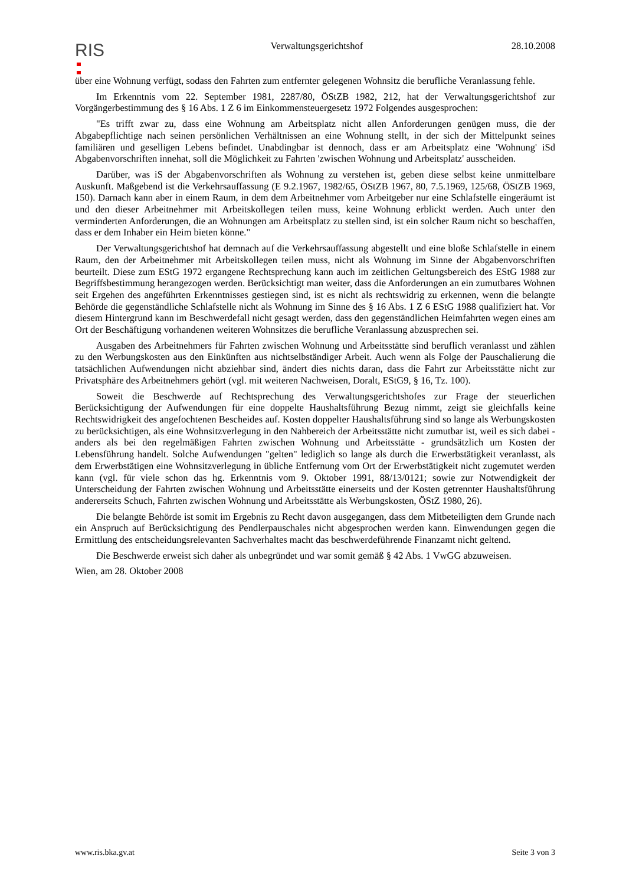RIS
Verwaltungsgerichtshof 28.10.2008
über eine Wohnung verfügt, sodass den Fahrten zum entfernter gelegenen Wohnsitz die berufliche Veranlassung fehle.
Im Erkenntnis vom 22. September 1981, 2287/80, ÖStZB 1982, 212, hat der Verwaltungsgerichtshof zur Vorgängerbestimmung des § 16 Abs. 1 Z 6 im Einkommensteuergesetz 1972 Folgendes ausgesprochen:
"Es trifft zwar zu, dass eine Wohnung am Arbeitsplatz nicht allen Anforderungen genügen muss, die der Abgabepflichtige nach seinen persönlichen Verhältnissen an eine Wohnung stellt, in der sich der Mittelpunkt seines familiären und geselligen Lebens befindet. Unabdingbar ist dennoch, dass er am Arbeitsplatz eine 'Wohnung' iSd Abgabenvorschriften innehat, soll die Möglichkeit zu Fahrten 'zwischen Wohnung und Arbeitsplatz' ausscheiden.
Darüber, was iS der Abgabenvorschriften als Wohnung zu verstehen ist, geben diese selbst keine unmittelbare Auskunft. Maßgebend ist die Verkehrsauffassung (E 9.2.1967, 1982/65, ÖStZB 1967, 80, 7.5.1969, 125/68, ÖStZB 1969, 150). Darnach kann aber in einem Raum, in dem dem Arbeitnehmer vom Arbeitgeber nur eine Schlafstelle eingeräumt ist und den dieser Arbeitnehmer mit Arbeitskollegen teilen muss, keine Wohnung erblickt werden. Auch unter den verminderten Anforderungen, die an Wohnungen am Arbeitsplatz zu stellen sind, ist ein solcher Raum nicht so beschaffen, dass er dem Inhaber ein Heim bieten könne."
Der Verwaltungsgerichtshof hat demnach auf die Verkehrsauffassung abgestellt und eine bloße Schlafstelle in einem Raum, den der Arbeitnehmer mit Arbeitskollegen teilen muss, nicht als Wohnung im Sinne der Abgabenvorschriften beurteilt. Diese zum EStG 1972 ergangene Rechtsprechung kann auch im zeitlichen Geltungsbereich des EStG 1988 zur Begriffsbestimmung herangezogen werden. Berücksichtigt man weiter, dass die Anforderungen an ein zumutbares Wohnen seit Ergehen des angeführten Erkenntnisses gestiegen sind, ist es nicht als rechtswidrig zu erkennen, wenn die belangte Behörde die gegenständliche Schlafstelle nicht als Wohnung im Sinne des § 16 Abs. 1 Z 6 EStG 1988 qualifiziert hat. Vor diesem Hintergrund kann im Beschwerdefall nicht gesagt werden, dass den gegenständlichen Heimfahrten wegen eines am Ort der Beschäftigung vorhandenen weiteren Wohnsitzes die berufliche Veranlassung abzusprechen sei.
Ausgaben des Arbeitnehmers für Fahrten zwischen Wohnung und Arbeitsstätte sind beruflich veranlasst und zählen zu den Werbungskosten aus den Einkünften aus nichtselbständiger Arbeit. Auch wenn als Folge der Pauschalierung die tatsächlichen Aufwendungen nicht abziehbar sind, ändert dies nichts daran, dass die Fahrt zur Arbeitsstätte nicht zur Privatsphäre des Arbeitnehmers gehört (vgl. mit weiteren Nachweisen, Doralt, EStG9, § 16, Tz. 100).
Soweit die Beschwerde auf Rechtsprechung des Verwaltungsgerichtshofes zur Frage der steuerlichen Berücksichtigung der Aufwendungen für eine doppelte Haushaltsführung Bezug nimmt, zeigt sie gleichfalls keine Rechtswidrigkeit des angefochtenen Bescheides auf. Kosten doppelter Haushaltsführung sind so lange als Werbungskosten zu berücksichtigen, als eine Wohnsitzverlegung in den Nahbereich der Arbeitsstätte nicht zumutbar ist, weil es sich dabei - anders als bei den regelmäßigen Fahrten zwischen Wohnung und Arbeitsstätte - grundsätzlich um Kosten der Lebensführung handelt. Solche Aufwendungen "gelten" lediglich so lange als durch die Erwerbstätigkeit veranlasst, als dem Erwerbstätigen eine Wohnsitzverlegung in übliche Entfernung vom Ort der Erwerbstätigkeit nicht zugemutet werden kann (vgl. für viele schon das hg. Erkenntnis vom 9. Oktober 1991, 88/13/0121; sowie zur Notwendigkeit der Unterscheidung der Fahrten zwischen Wohnung und Arbeitsstätte einerseits und der Kosten getrennter Haushaltsführung andererseits Schuch, Fahrten zwischen Wohnung und Arbeitsstätte als Werbungskosten, ÖStZ 1980, 26).
Die belangte Behörde ist somit im Ergebnis zu Recht davon ausgegangen, dass dem Mitbeteiligten dem Grunde nach ein Anspruch auf Berücksichtigung des Pendlerpauschales nicht abgesprochen werden kann. Einwendungen gegen die Ermittlung des entscheidungsrelevanten Sachverhaltes macht das beschwerdeführende Finanzamt nicht geltend.
Die Beschwerde erweist sich daher als unbegründet und war somit gemäß § 42 Abs. 1 VwGG abzuweisen.
Wien, am 28. Oktober 2008
www.ris.bka.gv.at Seite 3 von 3